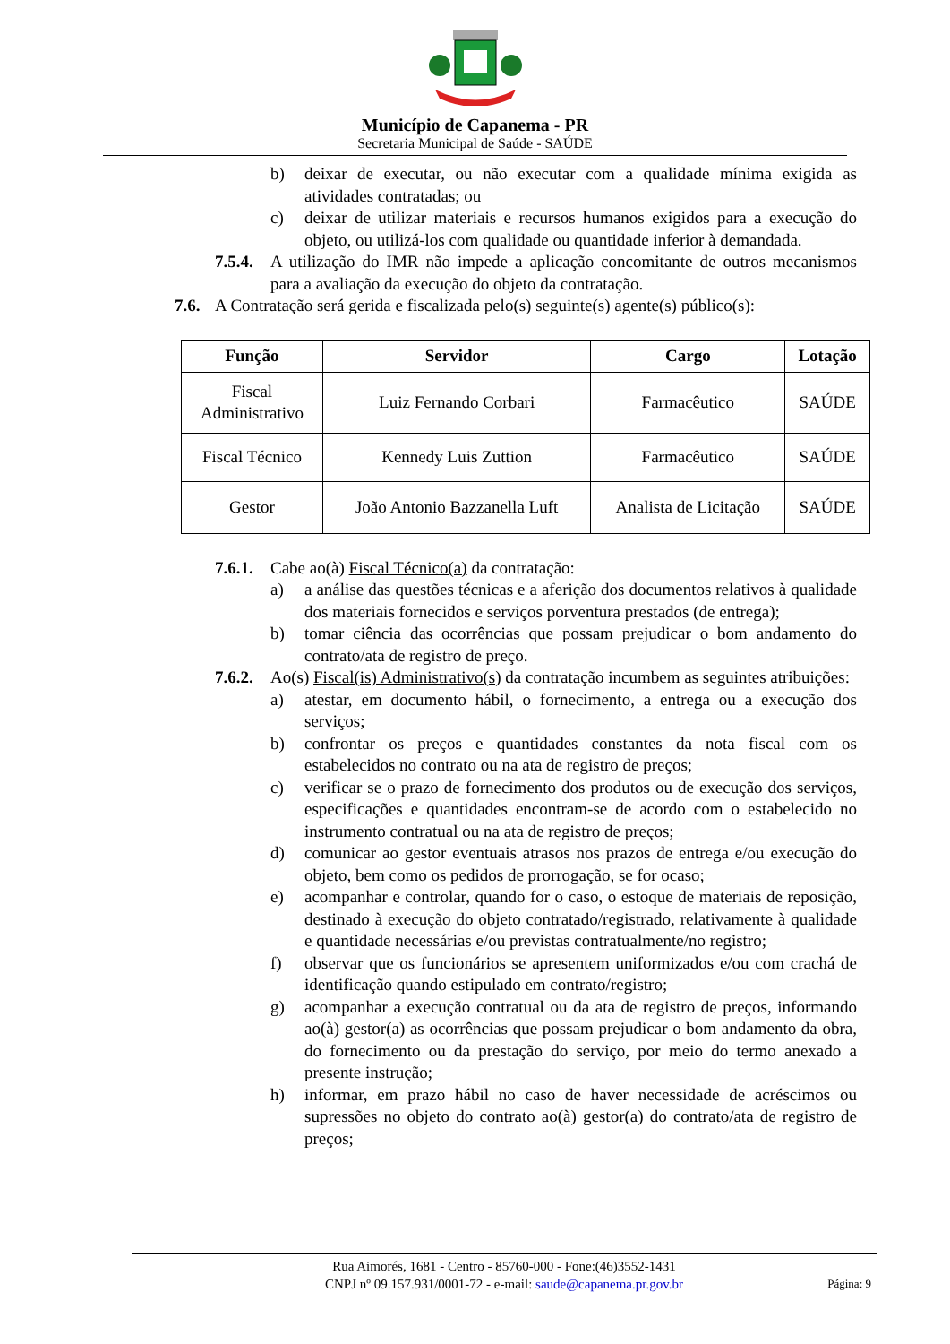Município de Capanema - PR
Secretaria Municipal de Saúde - SAÚDE
b) deixar de executar, ou não executar com a qualidade mínima exigida as atividades contratadas; ou
c) deixar de utilizar materiais e recursos humanos exigidos para a execução do objeto, ou utilizá-los com qualidade ou quantidade inferior à demandada.
7.5.4. A utilização do IMR não impede a aplicação concomitante de outros mecanismos para a avaliação da execução do objeto da contratação.
7.6. A Contratação será gerida e fiscalizada pelo(s) seguinte(s) agente(s) público(s):
| Função | Servidor | Cargo | Lotação |
| --- | --- | --- | --- |
| Fiscal Administrativo | Luiz Fernando Corbari | Farmacêutico | SAÚDE |
| Fiscal Técnico | Kennedy Luis Zuttion | Farmacêutico | SAÚDE |
| Gestor | João Antonio Bazzanella Luft | Analista de Licitação | SAÚDE |
7.6.1. Cabe ao(à) Fiscal Técnico(a) da contratação:
a) a análise das questões técnicas e a aferição dos documentos relativos à qualidade dos materiais fornecidos e serviços porventura prestados (de entrega);
b) tomar ciência das ocorrências que possam prejudicar o bom andamento do contrato/ata de registro de preço.
7.6.2. Ao(s) Fiscal(is) Administrativo(s) da contratação incumbem as seguintes atribuições:
a) atestar, em documento hábil, o fornecimento, a entrega ou a execução dos serviços;
b) confrontar os preços e quantidades constantes da nota fiscal com os estabelecidos no contrato ou na ata de registro de preços;
c) verificar se o prazo de fornecimento dos produtos ou de execução dos serviços, especificações e quantidades encontram-se de acordo com o estabelecido no instrumento contratual ou na ata de registro de preços;
d) comunicar ao gestor eventuais atrasos nos prazos de entrega e/ou execução do objeto, bem como os pedidos de prorrogação, se for ocaso;
e) acompanhar e controlar, quando for o caso, o estoque de materiais de reposição, destinado à execução do objeto contratado/registrado, relativamente à qualidade e quantidade necessárias e/ou previstas contratualmente/no registro;
f) observar que os funcionários se apresentem uniformizados e/ou com crachá de identificação quando estipulado em contrato/registro;
g) acompanhar a execução contratual ou da ata de registro de preços, informando ao(à) gestor(a) as ocorrências que possam prejudicar o bom andamento da obra, do fornecimento ou da prestação do serviço, por meio do termo anexado a presente instrução;
h) informar, em prazo hábil no caso de haver necessidade de acréscimos ou supressões no objeto do contrato ao(à) gestor(a) do contrato/ata de registro de preços;
Rua Aimorés, 1681 - Centro - 85760-000 - Fone:(46)3552-1431
CNPJ nº 09.157.931/0001-72 - e-mail: saude@capanema.pr.gov.br
Página: 9